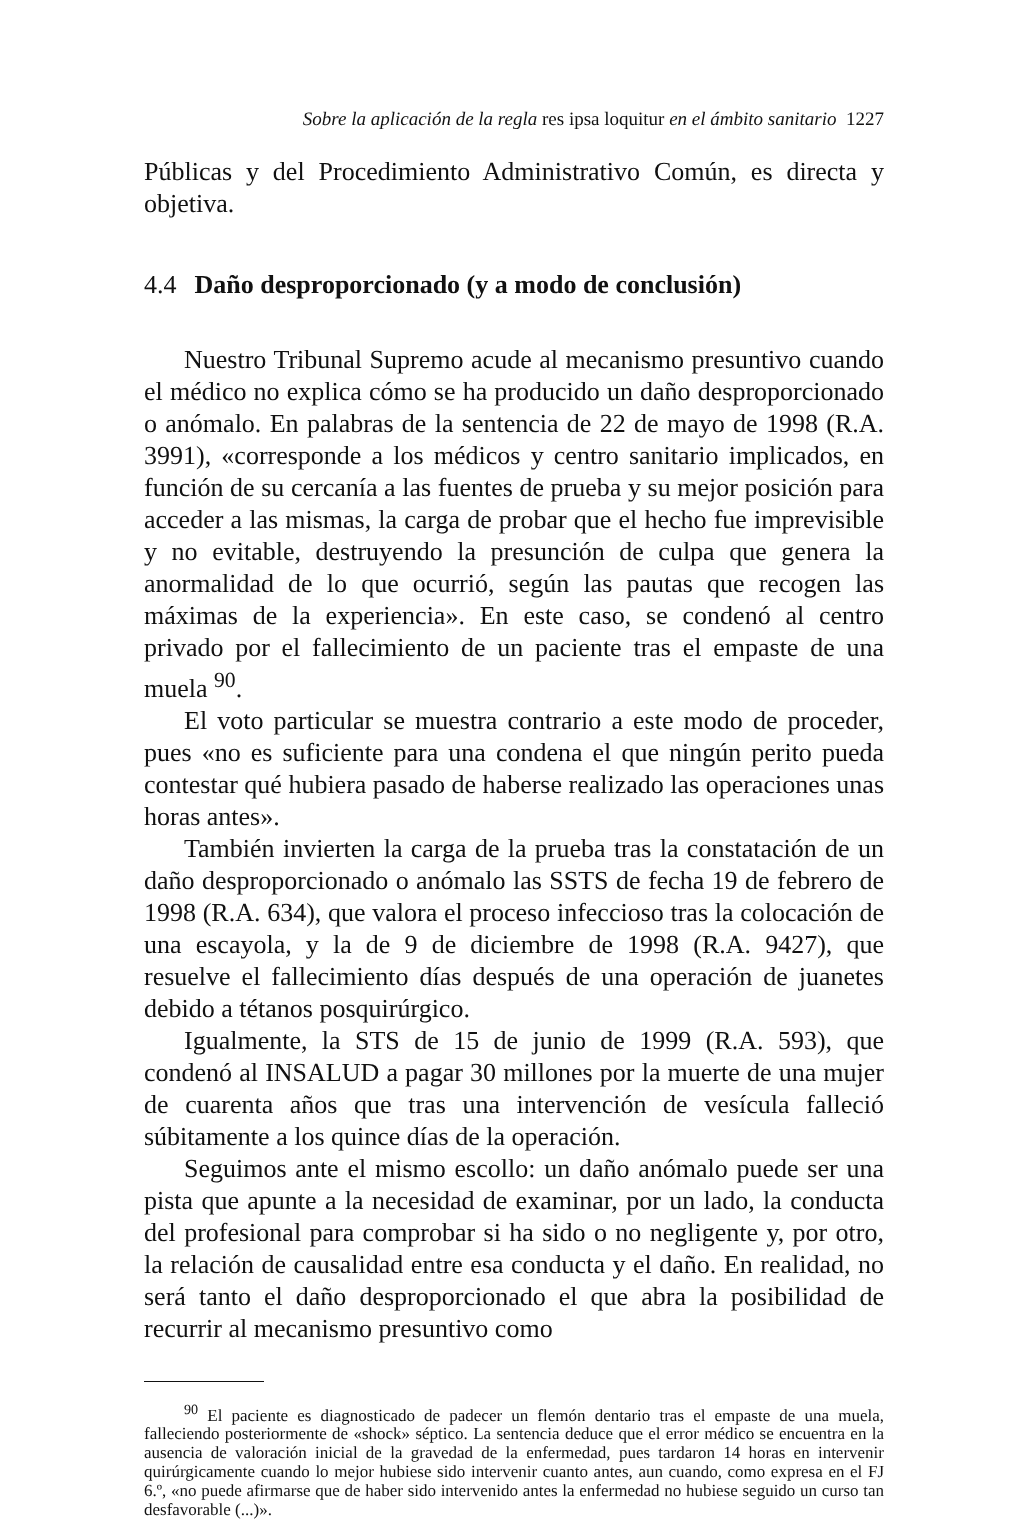Sobre la aplicación de la regla res ipsa loquitur en el ámbito sanitario 1227
Públicas y del Procedimiento Administrativo Común, es directa y objetiva.
4.4 Daño desproporcionado (y a modo de conclusión)
Nuestro Tribunal Supremo acude al mecanismo presuntivo cuando el médico no explica cómo se ha producido un daño desproporcionado o anómalo. En palabras de la sentencia de 22 de mayo de 1998 (R.A. 3991), «corresponde a los médicos y centro sanitario implicados, en función de su cercanía a las fuentes de prueba y su mejor posición para acceder a las mismas, la carga de probar que el hecho fue imprevisible y no evitable, destruyendo la presunción de culpa que genera la anormalidad de lo que ocurrió, según las pautas que recogen las máximas de la experiencia». En este caso, se condenó al centro privado por el fallecimiento de un paciente tras el empaste de una muela <sup>90</sup>.
El voto particular se muestra contrario a este modo de proceder, pues «no es suficiente para una condena el que ningún perito pueda contestar qué hubiera pasado de haberse realizado las operaciones unas horas antes».
También invierten la carga de la prueba tras la constatación de un daño desproporcionado o anómalo las SSTS de fecha 19 de febrero de 1998 (R.A. 634), que valora el proceso infeccioso tras la colocación de una escayola, y la de 9 de diciembre de 1998 (R.A. 9427), que resuelve el fallecimiento días después de una operación de juanetes debido a tétanos posquirúrgico.
Igualmente, la STS de 15 de junio de 1999 (R.A. 593), que condenó al INSALUD a pagar 30 millones por la muerte de una mujer de cuarenta años que tras una intervención de vesícula falleció súbitamente a los quince días de la operación.
Seguimos ante el mismo escollo: un daño anómalo puede ser una pista que apunte a la necesidad de examinar, por un lado, la conducta del profesional para comprobar si ha sido o no negligente y, por otro, la relación de causalidad entre esa conducta y el daño. En realidad, no será tanto el daño desproporcionado el que abra la posibilidad de recurrir al mecanismo presuntivo como
<sup>90</sup> El paciente es diagnosticado de padecer un flemón dentario tras el empaste de una muela, falleciendo posteriormente de «shock» séptico. La sentencia deduce que el error médico se encuentra en la ausencia de valoración inicial de la gravedad de la enfermedad, pues tardaron 14 horas en intervenir quirúrgicamente cuando lo mejor hubiese sido intervenir cuanto antes, aun cuando, como expresa en el FJ 6.º, «no puede afirmarse que de haber sido intervenido antes la enfermedad no hubiese seguido un curso tan desfavorable (...)».